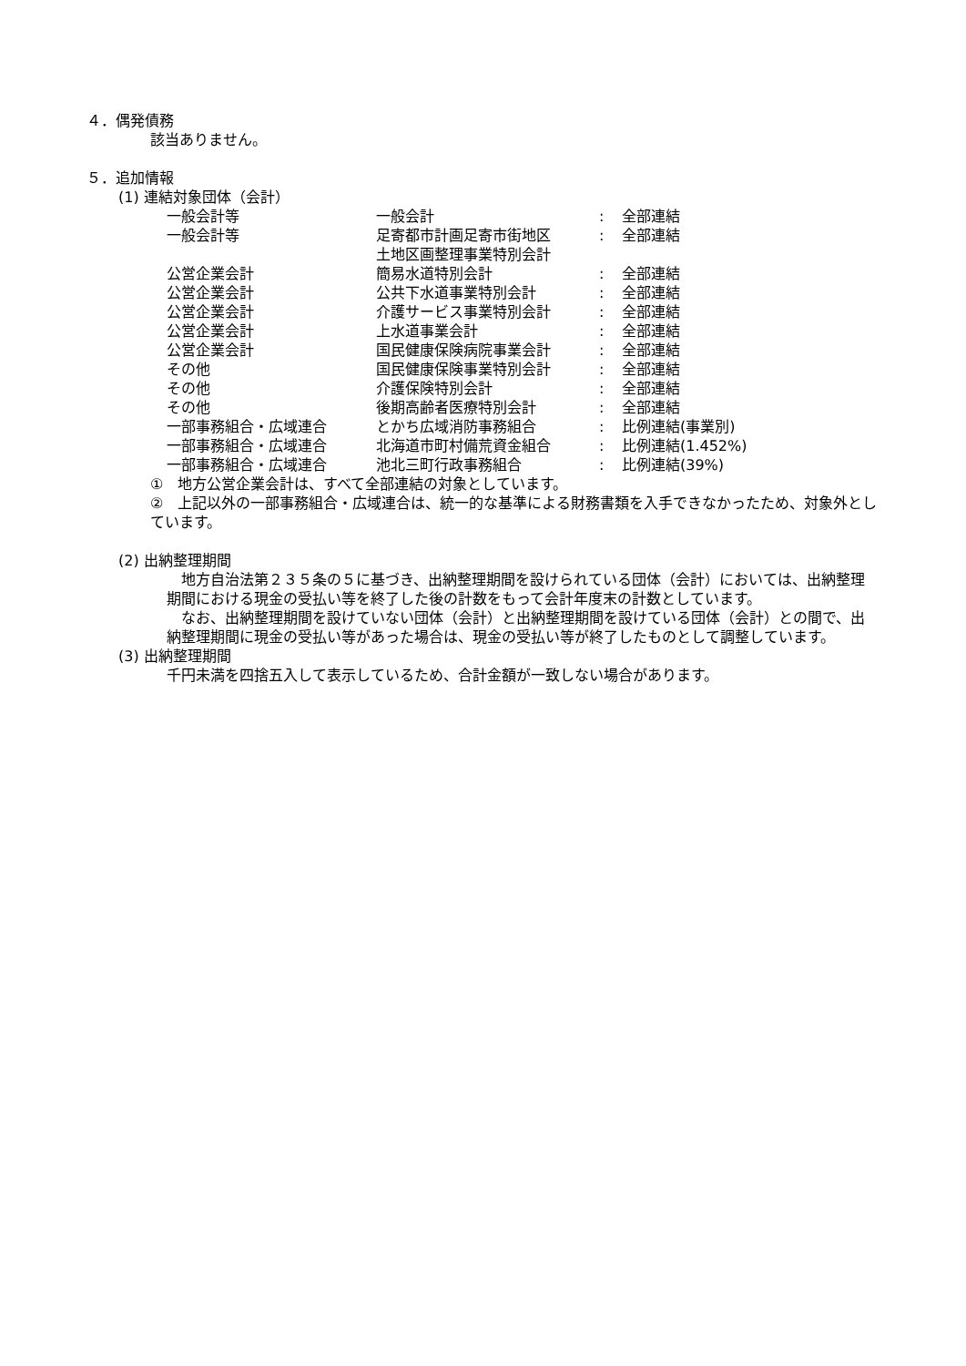４．偶発債務
該当ありません。
５．追加情報
(1) 連結対象団体（会計）
| 一般会計等 | 一般会計 | : | 全部連結 |
| 一般会計等 | 足寄都市計画足寄市街地区 土地区画整理事業特別会計 | : | 全部連結 |
| 公営企業会計 | 簡易水道特別会計 | : | 全部連結 |
| 公営企業会計 | 公共下水道事業特別会計 | : | 全部連結 |
| 公営企業会計 | 介護サービス事業特別会計 | : | 全部連結 |
| 公営企業会計 | 上水道事業会計 | : | 全部連結 |
| 公営企業会計 | 国民健康保険病院事業会計 | : | 全部連結 |
| その他 | 国民健康保険事業特別会計 | : | 全部連結 |
| その他 | 介護保険特別会計 | : | 全部連結 |
| その他 | 後期高齢者医療特別会計 | : | 全部連結 |
| 一部事務組合・広域連合 | とかち広域消防事務組合 | : | 比例連結(事業別) |
| 一部事務組合・広域連合 | 北海道市町村備荒資金組合 | : | 比例連結(1.452%) |
| 一部事務組合・広域連合 | 池北三町行政事務組合 | : | 比例連結(39%) |
①　地方公営企業会計は、すべて全部連結の対象としています。
②　上記以外の一部事務組合・広域連合は、統一的な基準による財務書類を入手できなかったため、対象外としています。
(2) 出納整理期間
　地方自治法第２３５条の５に基づき、出納整理期間を設けられている団体（会計）においては、出納整理期間における現金の受払い等を終了した後の計数をもって会計年度末の計数としています。
　なお、出納整理期間を設けていない団体（会計）と出納整理期間を設けている団体（会計）との間で、出納整理期間に現金の受払い等があった場合は、現金の受払い等が終了したものとして調整しています。
(3) 出納整理期間
千円未満を四捨五入して表示しているため、合計金額が一致しない場合があります。